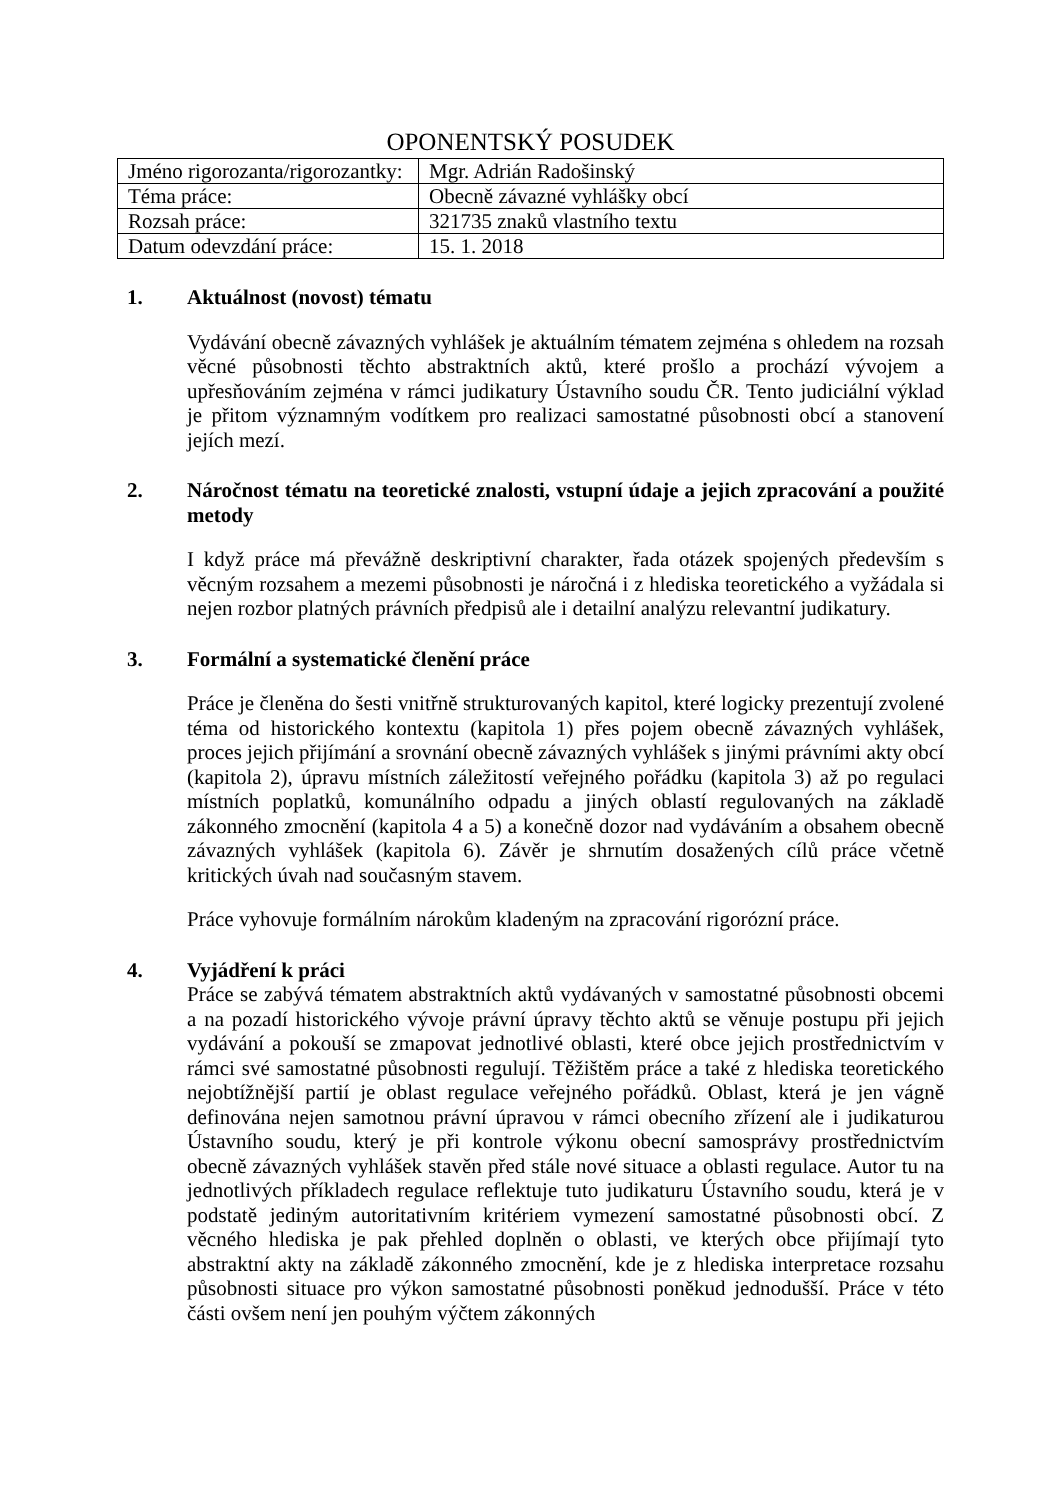OPONENTSKÝ POSUDEK
| Jméno rigorozanta/rigorozantky: | Mgr. Adrián Radošinský |
| Téma práce: | Obecně závazné vyhlášky obcí |
| Rozsah práce: | 321735 znaků vlastního textu |
| Datum odevzdání práce: | 15. 1. 2018 |
1. Aktuálnost (novost) tématu
Vydávání obecně závazných vyhlášek je aktuálním tématem zejména s ohledem na rozsah věcné působnosti těchto abstraktních aktů, které prošlo a prochází vývojem a upřesňováním zejména v rámci judikatury Ústavního soudu ČR. Tento judiciální výklad je přitom významným vodítkem pro realizaci samostatné působnosti obcí a stanovení jejích mezí.
2. Náročnost tématu na teoretické znalosti, vstupní údaje a jejich zpracování a použité metody
I když práce má převážně deskriptivní charakter, řada otázek spojených především s věcným rozsahem a mezemi působnosti je náročná i z hlediska teoretického a vyžádala si nejen rozbor platných právních předpisů ale i detailní analýzu relevantní judikatury.
3. Formální a systematické členění práce
Práce je členěna do šesti vnitřně strukturovaných kapitol, které logicky prezentují zvolené téma od historického kontextu (kapitola 1) přes pojem obecně závazných vyhlášek, proces jejich přijímání a srovnání obecně závazných vyhlášek s jinými právními akty obcí (kapitola 2), úpravu místních záležitostí veřejného pořádku (kapitola 3) až po regulaci místních poplatků, komunálního odpadu a jiných oblastí regulovaných na základě zákonného zmocnění (kapitola 4 a 5) a konečně dozor nad vydáváním a obsahem obecně závazných vyhlášek (kapitola 6). Závěr je shrnutím dosažených cílů práce včetně kritických úvah nad současným stavem.
Práce vyhovuje formálním nárokům kladeným na zpracování rigorózní práce.
4. Vyjádření k práci
Práce se zabývá tématem abstraktních aktů vydávaných v samostatné působnosti obcemi a na pozadí historického vývoje právní úpravy těchto aktů se věnuje postupu při jejich vydávání a pokouší se zmapovat jednotlivé oblasti, které obce jejich prostřednictvím v rámci své samostatné působnosti regulují. Těžištěm práce a také z hlediska teoretického nejobtížnější partií je oblast regulace veřejného pořádků. Oblast, která je jen vágně definována nejen samotnou právní úpravou v rámci obecního zřízení ale i judikaturou Ústavního soudu, který je při kontrole výkonu obecní samosprávy prostřednictvím obecně závazných vyhlášek stavěn před stále nové situace a oblasti regulace. Autor tu na jednotlivých příkladech regulace reflektuje tuto judikaturu Ústavního soudu, která je v podstatě jediným autoritativním kritériem vymezení samostatné působnosti obcí. Z věcného hlediska je pak přehled doplněn o oblasti, ve kterých obce přijímají tyto abstraktní akty na základě zákonného zmocnění, kde je z hlediska interpretace rozsahu působnosti situace pro výkon samostatné působnosti poněkud jednodušší. Práce v této části ovšem není jen pouhým výčtem zákonných